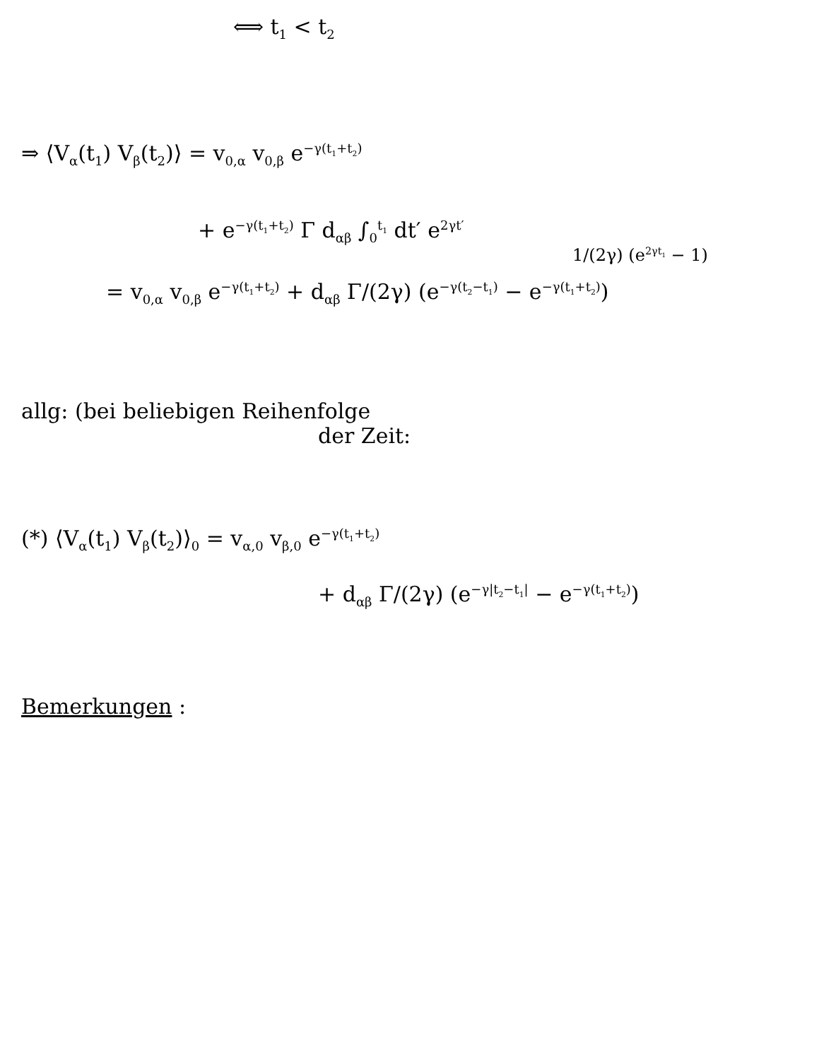⟺ t<sub>1</sub> < t<sub>2</sub>
⇒ ⟨V<sub>α</sub>(t<sub>1</sub>) V<sub>β</sub>(t<sub>2</sub>)⟩ = v<sub>0,α</sub> v<sub>0,β</sub> e<sup>−γ(t<sub>1</sub>+t<sub>2</sub>)</sup>
+ e<sup>−γ(t<sub>1</sub>+t<sub>2</sub>)</sup> Γ d<sub>αβ</sub> ∫<sub>0</sub><sup>t<sub>1</sub></sup> dt′ e<sup>2γt′</sup>
1/(2γ) (e<sup>2γt<sub>1</sub></sup> − 1)
= v<sub>0,α</sub> v<sub>0,β</sub> e<sup>−γ(t<sub>1</sub>+t<sub>2</sub>)</sup> + d<sub>αβ</sub> Γ/(2γ) (e<sup>−γ(t<sub>2</sub>−t<sub>1</sub>)</sup> − e<sup>−γ(t<sub>1</sub>+t<sub>2</sub>)</sup>)
allg: (bei beliebigen Reihenfolge
der Zeit:
(*) ⟨V<sub>α</sub>(t<sub>1</sub>) V<sub>β</sub>(t<sub>2</sub>)⟩<sub>0</sub> = v<sub>α,0</sub> v<sub>β,0</sub> e<sup>−γ(t<sub>1</sub>+t<sub>2</sub>)</sup>
+ d<sub>αβ</sub> Γ/(2γ) (e<sup>−γ|t<sub>2</sub>−t<sub>1</sub>|</sup> − e<sup>−γ(t<sub>1</sub>+t<sub>2</sub>)</sup>)
Bemerkungen :